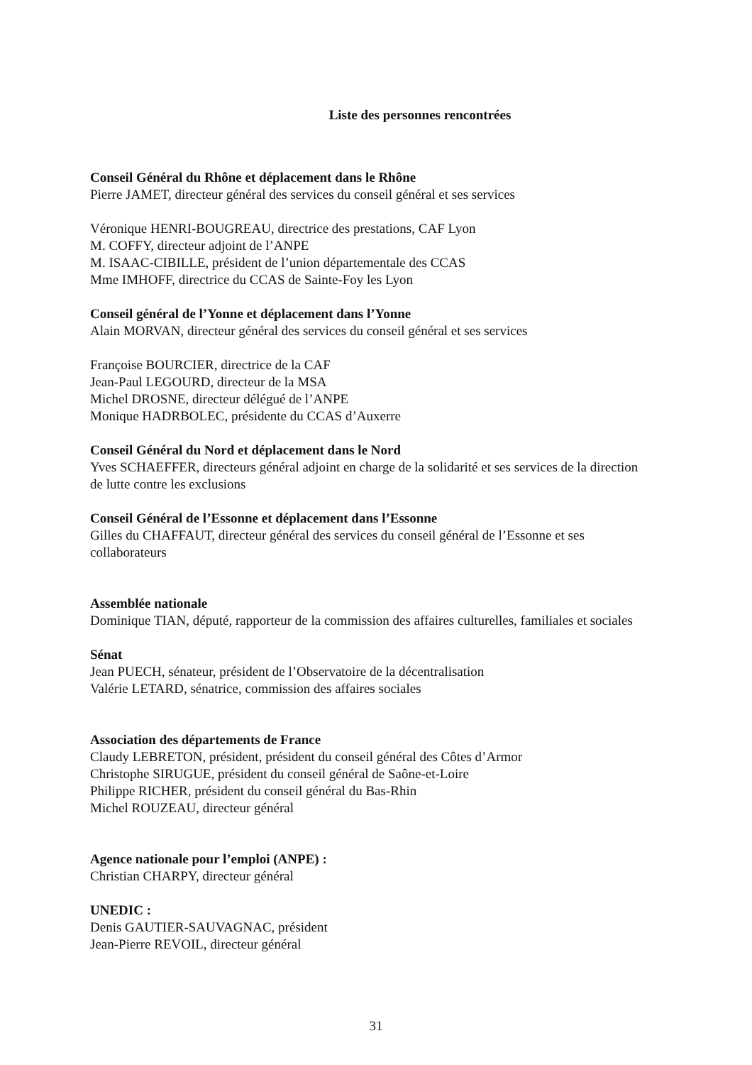Liste des personnes rencontrées
Conseil Général du Rhône et déplacement dans le Rhône
Pierre JAMET, directeur général des services du conseil général et ses services
Véronique HENRI-BOUGREAU, directrice des prestations, CAF Lyon
M. COFFY, directeur adjoint de l’ANPE
M. ISAAC-CIBILLE, président de l’union départementale des CCAS
Mme IMHOFF, directrice du CCAS de Sainte-Foy les Lyon
Conseil général de l’Yonne et déplacement dans l’Yonne
Alain MORVAN, directeur général des services du conseil général et ses services
Françoise BOURCIER, directrice de la CAF
Jean-Paul LEGOURD, directeur de la MSA
Michel DROSNE, directeur délégué de l’ANPE
Monique HADRBOLEC, présidente du CCAS d’Auxerre
Conseil Général du Nord et déplacement dans le Nord
Yves SCHAEFFER, directeurs général adjoint en charge de la solidarité et ses services de la direction de lutte contre les exclusions
Conseil Général de l’Essonne et déplacement dans l’Essonne
Gilles du CHAFFAUT, directeur général des services du conseil général de l’Essonne et ses collaborateurs
Assemblée nationale
Dominique TIAN, député, rapporteur de la commission des affaires culturelles, familiales et sociales
Sénat
Jean PUECH, sénateur, président de l’Observatoire de la décentralisation
Valérie LETARD, sénatrice, commission des affaires sociales
Association des départements de France
Claudy LEBRETON, président, président du conseil général des Côtes d’Armor
Christophe SIRUGUE, président du conseil général de Saône-et-Loire
Philippe RICHER, président du conseil général du Bas-Rhin
Michel ROUZEAU, directeur général
Agence nationale pour l’emploi (ANPE) :
Christian CHARPY, directeur général
UNEDIC :
Denis GAUTIER-SAUVAGNAC, président
Jean-Pierre REVOIL, directeur général
31